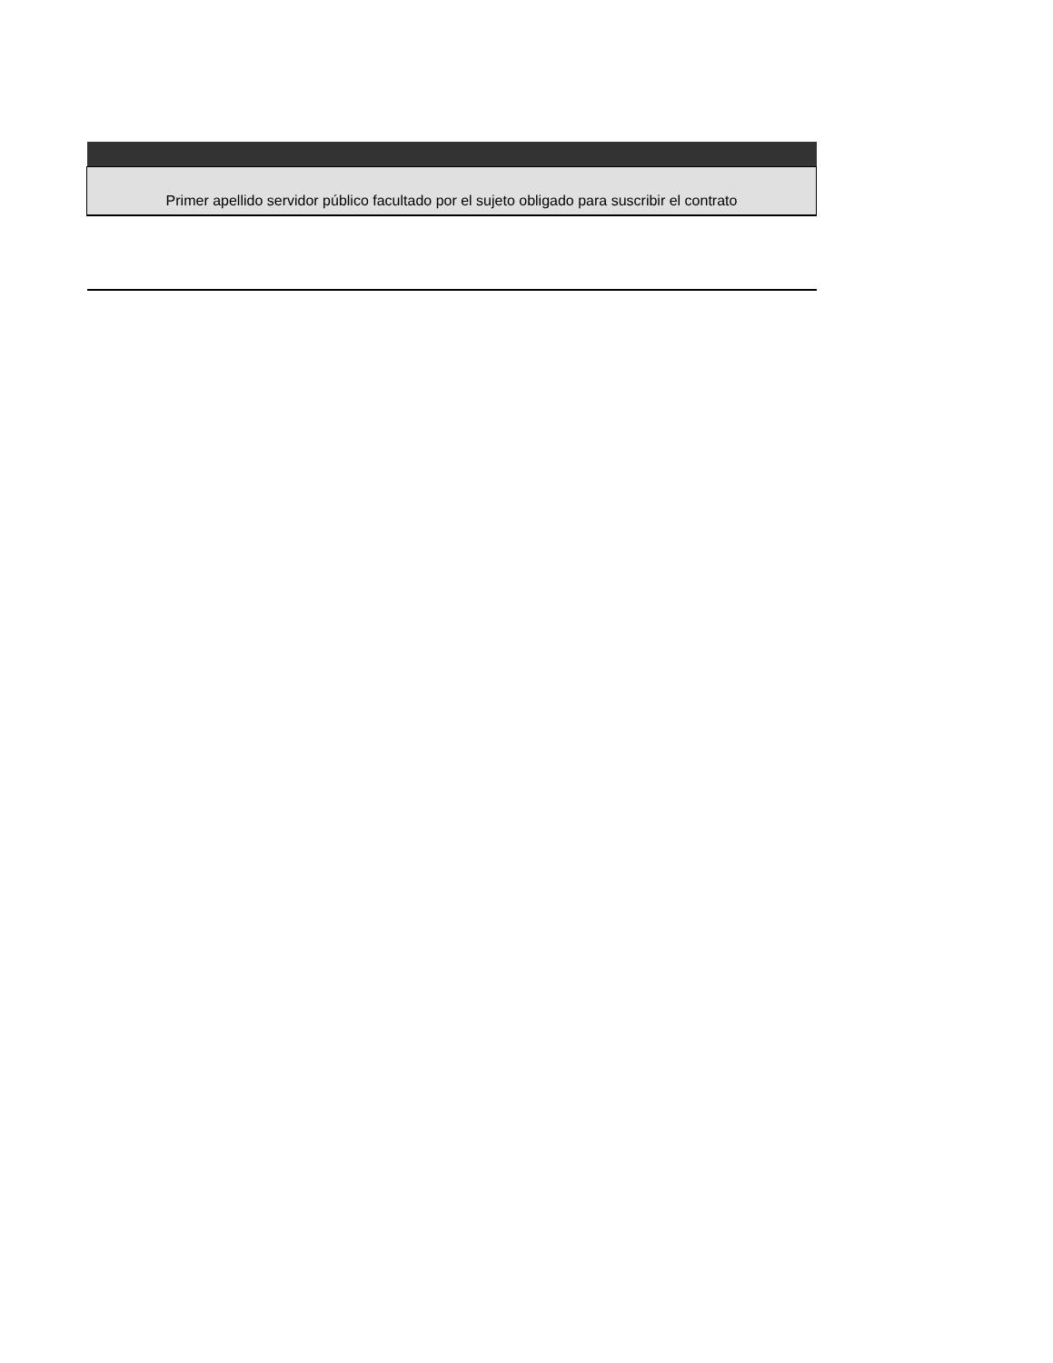| Primer apellido servidor público facultado por el sujeto obligado para suscribir el contrato |
| --- |